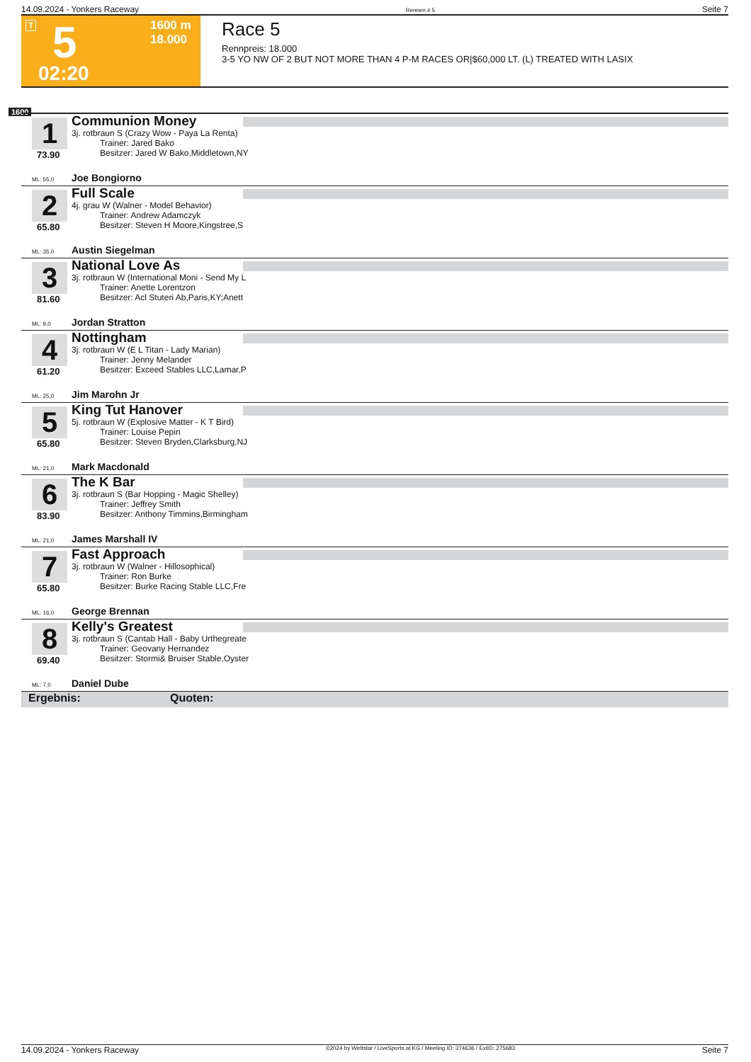14.09.2024 - Yonkers Raceway Rennen # 5 Seite 7
T 5 1600 m
18.000
02:20
Race 5
Rennpreis: 18.000
3-5 YO NW OF 2 BUT NOT MORE THAN 4 P-M RACES OR|$60,000 LT. (L) TREATED WITH LASIX
1600
1
73.90
Communion Money
3j. rotbraun S (Crazy Wow - Paya La Renta)
Trainer: Jared Bako
Besitzer: Jared W Bako,Middletown,NY
ML: 55,0 Joe Bongiorno
2
65.80
Full Scale
4j. grau W (Walner - Model Behavior)
Trainer: Andrew Adamczyk
Besitzer: Steven H Moore,Kingstree,S
ML: 35,0 Austin Siegelman
3
81.60
National Love As
3j. rotbraun W (International Moni - Send My L
Trainer: Anette Lorentzon
Besitzer: Acl Stuteri Ab,Paris,KY;Anett
ML: 9,0 Jordan Stratton
4
61.20
Nottingham
3j. rotbraun W (E L Titan - Lady Marian)
Trainer: Jenny Melander
Besitzer: Exceed Stables LLC,Lamar,P
ML: 25,0 Jim Marohn Jr
5
65.80
King Tut Hanover
5j. rotbraun W (Explosive Matter - K T Bird)
Trainer: Louise Pepin
Besitzer: Steven Bryden,Clarksburg,NJ
ML: 21,0 Mark Macdonald
6
83.90
The K Bar
3j. rotbraun S (Bar Hopping - Magic Shelley)
Trainer: Jeffrey Smith
Besitzer: Anthony Timmins,Birmingham
ML: 21,0 James Marshall IV
7
65.80
Fast Approach
3j. rotbraun W (Walner - Hillosophical)
Trainer: Ron Burke
Besitzer: Burke Racing Stable LLC,Fre
ML: 16,0 George Brennan
8
69.40
Kelly's Greatest
3j. rotbraun S (Cantab Hall - Baby Urthegreate
Trainer: Geovany Hernandez
Besitzer: Stormi& Bruiser Stable,Oyster
ML: 7,0 Daniel Dube
Ergebnis: Quoten:
14.09.2024 - Yonkers Raceway ©2024 by Wettstar / LiveSports.at KG / Meeting ID: 374636 / ExtID: 275683 Seite 7